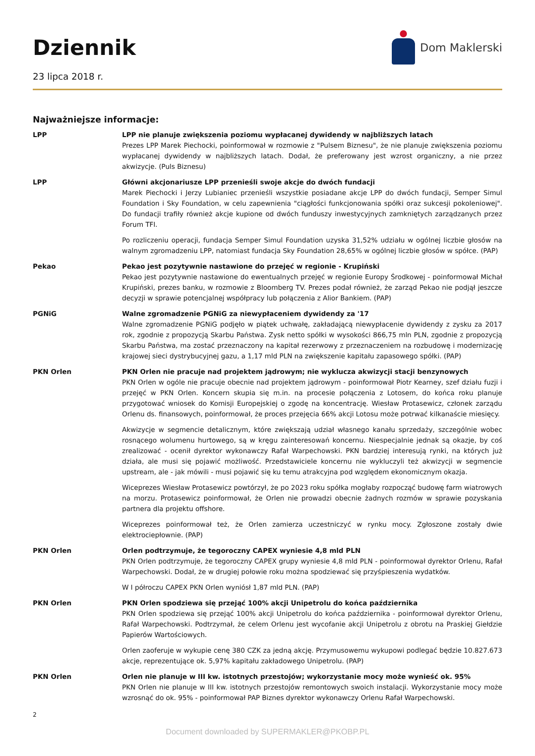Dziennik
23 lipca 2018 r.
Dom Maklerski
Najważniejsze informacje:
LPP LPP nie planuje zwiększenia poziomu wypłacanej dywidendy w najbliższych latach
Prezes LPP Marek Piechocki, poinformował w rozmowie z "Pulsem Biznesu", że nie planuje zwiększenia poziomu wypłacanej dywidendy w najbliższych latach. Dodał, że preferowany jest wzrost organiczny, a nie przez akwizycje. (Puls Biznesu)
LPP Główni akcjonariusze LPP przenieśli swoje akcje do dwóch fundacji
Marek Piechocki i Jerzy Lubianiec przenieśli wszystkie posiadane akcje LPP do dwóch fundacji, Semper Simul Foundation i Sky Foundation, w celu zapewnienia "ciągłości funkcjonowania spółki oraz sukcesji pokoleniowej". Do fundacji trafiły również akcje kupione od dwóch funduszy inwestycyjnych zamkniętych zarządzanych przez Forum TFI.
Po rozliczeniu operacji, fundacja Semper Simul Foundation uzyska 31,52% udziału w ogólnej liczbie głosów na walnym zgromadzeniu LPP, natomiast fundacja Sky Foundation 28,65% w ogólnej liczbie głosów w spółce. (PAP)
Pekao Pekao jest pozytywnie nastawione do przejęć w regionie - Krupiński
Pekao jest pozytywnie nastawione do ewentualnych przejęć w regionie Europy Środkowej - poinformował Michał Krupiński, prezes banku, w rozmowie z Bloomberg TV. Prezes podał również, że zarząd Pekao nie podjął jeszcze decyzji w sprawie potencjalnej współpracy lub połączenia z Alior Bankiem. (PAP)
PGNiG Walne zgromadzenie PGNiG za niewypłaceniem dywidendy za '17
Walne zgromadzenie PGNiG podjęło w piątek uchwałę, zakładającą niewypłacenie dywidendy z zysku za 2017 rok, zgodnie z propozycją Skarbu Państwa. Zysk netto spółki w wysokości 866,75 mln PLN, zgodnie z propozycją Skarbu Państwa, ma zostać przeznaczony na kapitał rezerwowy z przeznaczeniem na rozbudowę i modernizację krajowej sieci dystrybucyjnej gazu, a 1,17 mld PLN na zwiększenie kapitału zapasowego spółki. (PAP)
PKN Orlen PKN Orlen nie pracuje nad projektem jądrowym; nie wyklucza akwizycji stacji benzynowych
PKN Orlen w ogóle nie pracuje obecnie nad projektem jądrowym - poinformował Piotr Kearney, szef działu fuzji i przejęć w PKN Orlen. Koncern skupia się m.in. na procesie połączenia z Lotosem, do końca roku planuje przygotować wniosek do Komisji Europejskiej o zgodę na koncentrację. Wiesław Protasewicz, członek zarządu Orlenu ds. finansowych, poinformował, że proces przejęcia 66% akcji Lotosu może potrwać kilkanaście miesięcy.
Akwizycje w segmencie detalicznym, które zwiększają udział własnego kanału sprzedaży, szczególnie wobec rosnącego wolumenu hurtowego, są w kręgu zainteresowań koncernu. Niespecjalnie jednak są okazje, by coś zrealizować - ocenił dyrektor wykonawczy Rafał Warpechowski. PKN bardziej interesują rynki, na których już działa, ale musi się pojawić możliwość. Przedstawiciele koncernu nie wykluczyli też akwizycji w segmencie upstream, ale - jak mówili - musi pojawić się ku temu atrakcyjna pod względem ekonomicznym okazja.
Wiceprezes Wiesław Protasewicz powtórzył, że po 2023 roku spółka mogłaby rozpocząć budowę farm wiatrowych na morzu. Protasewicz poinformował, że Orlen nie prowadzi obecnie żadnych rozmów w sprawie pozyskania partnera dla projektu offshore.
Wiceprezes poinformował też, że Orlen zamierza uczestniczyć w rynku mocy. Zgłoszone zostały dwie elektrociepłownie. (PAP)
PKN Orlen Orlen podtrzymuje, że tegoroczny CAPEX wyniesie 4,8 mld PLN
PKN Orlen podtrzymuje, że tegoroczny CAPEX grupy wyniesie 4,8 mld PLN - poinformował dyrektor Orlenu, Rafał Warpechowski. Dodał, że w drugiej połowie roku można spodziewać się przyśpieszenia wydatków.
W I półroczu CAPEX PKN Orlen wyniósł 1,87 mld PLN. (PAP)
PKN Orlen PKN Orlen spodziewa się przejąć 100% akcji Unipetrolu do końca października
PKN Orlen spodziewa się przejąć 100% akcji Unipetrolu do końca października - poinformował dyrektor Orlenu, Rafał Warpechowski. Podtrzymał, że celem Orlenu jest wycofanie akcji Unipetrolu z obrotu na Praskiej Giełdzie Papierów Wartościowych.
Orlen zaoferuje w wykupie cenę 380 CZK za jedną akcję. Przymusowemu wykupowi podlegać będzie 10.827.673 akcje, reprezentujące ok. 5,97% kapitału zakładowego Unipetrolu. (PAP)
PKN Orlen Orlen nie planuje w III kw. istotnych przestojów; wykorzystanie mocy może wynieść ok. 95%
PKN Orlen nie planuje w III kw. istotnych przestojów remontowych swoich instalacji. Wykorzystanie mocy może wzrosnąć do ok. 95% - poinformował PAP Biznes dyrektor wykonawczy Orlenu Rafał Warpechowski.
2
Document downloaded by SUPERMAKLER@PKOBP.PL